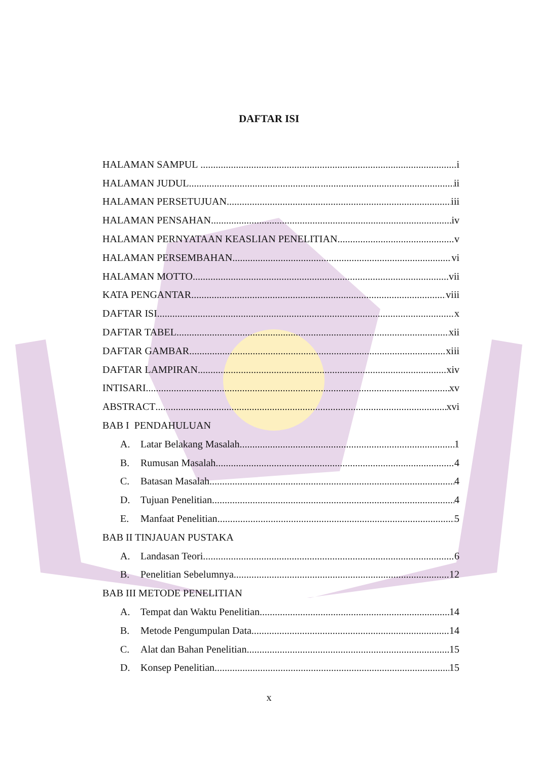DAFTAR ISI
HALAMAN SAMPUL i
HALAMAN JUDUL ii
HALAMAN PERSETUJUAN iii
HALAMAN PENSAHAN iv
HALAMAN PERNYATAAN KEASLIAN PENELITIAN v
HALAMAN PERSEMBAHAN vi
HALAMAN MOTTO vii
KATA PENGANTAR viii
DAFTAR ISI x
DAFTAR TABEL xii
DAFTAR GAMBAR xiii
DAFTAR LAMPIRAN xiv
INTISARI xv
ABSTRACT xvi
BAB I PENDAHULUAN
A. Latar Belakang Masalah 1
B. Rumusan Masalah 4
C. Batasan Masalah 4
D. Tujuan Penelitian 4
E. Manfaat Penelitian 5
BAB II TINJAUAN PUSTAKA
A. Landasan Teori 6
B. Penelitian Sebelumnya 12
BAB III METODE PENELITIAN
A. Tempat dan Waktu Penelitian 14
B. Metode Pengumpulan Data 14
C. Alat dan Bahan Penelitian 15
D. Konsep Penelitian 15
x